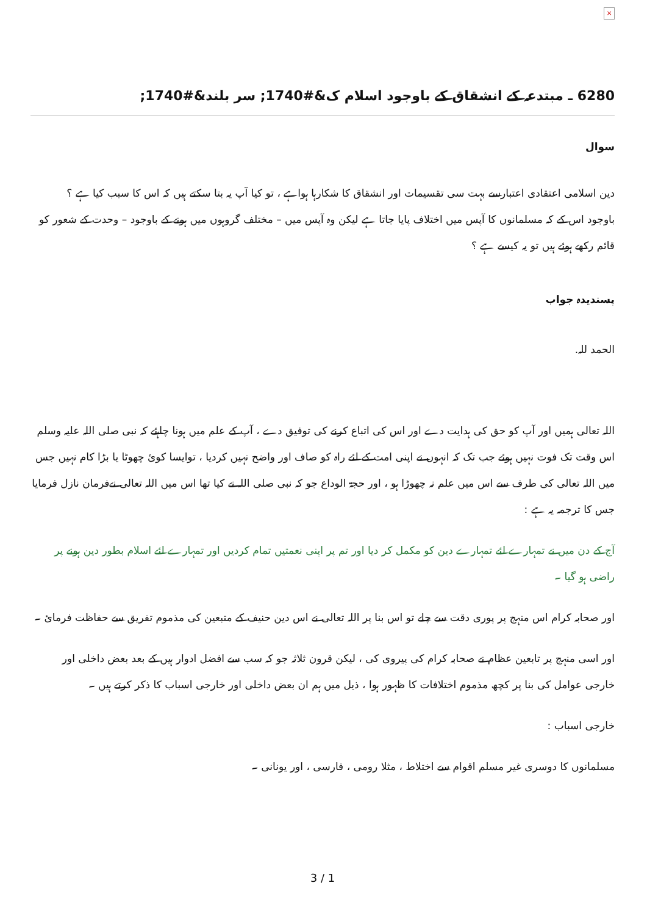×
6280 ـ مبتدعہ کے انشقاق کے باوجود اسلام ک&#1740; سر بلند&#1740;
سوال
دین اسلامی اعتقادی اعتبارسے بہت سی تقسیمات اور انشقاق کا شکارہا ہواہے ، تو کیا آپ یہ بتا سکتے ہیں کہ اس کا سبب کیا ہے ؟
باوجود اس کے کہ مسلمانوں کا آپس میں اختلاف پایا جاتا ہے لیکن وہ آپس میں – مختلف گروہوں میں ہونے کے باوجود – وحدت کے شعور کو قائم رکھے ہوئے ہیں تو یہ کیسے ہے ؟
پسندیدہ جواب
الحمد للہ.
اللہ تعالی ہمیں اور آپ کو حق کی ہدایت دے اور اس کی اتباع کرنے کی توفیق دے ، آپ کے علم میں ہونا چاہئے کہ نبی صلی اللہ علیہ وسلم اس وقت تک فوت نہیں ہوئے جب تک کہ انہوں نے اپنی امت کے لئے راہ کو صاف اور واضح نہیں کردیا ، توایسا کوئ چھوٹا یا بڑا کام نہیں جس میں اللہ تعالی کی طرف سے اس میں علم نہ چھوڑا ہو ، اور حجۃ الوداع جو کہ نبی صلی اللہ نے کیا تھا اس میں اللہ تعالی نےفرمان نازل فرمایا جس کا ترجمہ یہ ہے :
آج کے دن میں نے تمہارے لئے تمہارے دین کو مکمل کر دیا اور تم پر اپنی نعمتیں تمام کردیں اور تمہارے لئے اسلام بطور دین ہونے پر راضی ہو گیا ۔
اور صحابہ کرام اس منہج پر پوری دقت سے چلے تو اس بنا پر اللہ تعالی نے اس دین حنیف کے متبعین کی مذموم تفریق سے حفاظت فرمائ ۔
اور اسی منہج پر تابعین عظام نے صحابہ کرام کی پیروی کی ، لیکن قرون ثلاثہ جو کہ سب سے افضل ادوار ہیں کے بعد بعض داخلی اور خارجی عوامل کی بنا پر کچھ مذموم اختلافات کا ظہور ہوا ، ذیل میں ہم ان بعض داخلی اور خارجی اسباب کا ذکر کرتے ہیں ۔
خارجی اسباب :
مسلمانوں کا دوسری غیر مسلم اقوام سے اختلاط ، مثلا رومی ، فارسی ، اور یونانی ۔
3 / 1